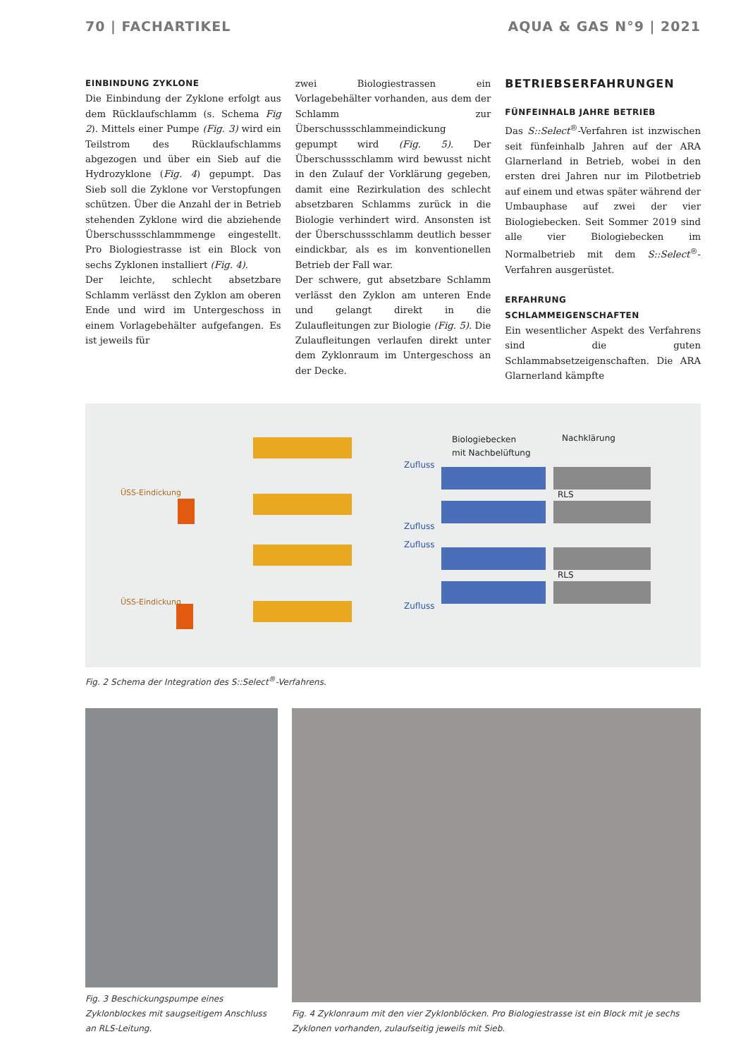70 | FACHARTIKEL AQUA & GAS N°9 | 2021
EINBINDUNG ZYKLONE
Die Einbindung der Zyklone erfolgt aus dem Rücklaufschlamm (s. Schema Fig 2). Mittels einer Pumpe (Fig. 3) wird ein Teilstrom des Rücklaufschlamms abgezogen und über ein Sieb auf die Hydrozyklone (Fig. 4) gepumpt. Das Sieb soll die Zyklone vor Verstopfungen schützen. Über die Anzahl der in Betrieb stehenden Zyklone wird die abziehende Überschussschlammmenge eingestellt. Pro Biologiestrasse ist ein Block von sechs Zyklonen installiert (Fig. 4).
Der leichte, schlecht absetzbare Schlamm verlässt den Zyklon am oberen Ende und wird im Untergeschoss in einem Vorlagebehälter aufgefangen. Es ist jeweils für
zwei Biologiestrassen ein Vorlagebehälter vorhanden, aus dem der Schlamm zur Überschussschlammeindickung gepumpt wird (Fig. 5). Der Überschussschlamm wird bewusst nicht in den Zulauf der Vorklärung gegeben, damit eine Rezirkulation des schlecht absetzbaren Schlamms zurück in die Biologie verhindert wird. Ansonsten ist der Überschussschlamm deutlich besser eindickbar, als es im konventionellen Betrieb der Fall war.
Der schwere, gut absetzbare Schlamm verlässt den Zyklon am unteren Ende und gelangt direkt in die Zulaufleitungen zur Biologie (Fig. 5). Die Zulaufleitungen verlaufen direkt unter dem Zyklonraum im Untergeschoss an der Decke.
BETRIEBSERFAHRUNGEN
FÜNFEINHALB JAHRE BETRIEB
Das S::Select<sup>®</sup>-Verfahren ist inzwischen seit fünfeinhalb Jahren auf der ARA Glarnerland in Betrieb, wobei in den ersten drei Jahren nur im Pilotbetrieb auf einem und etwas später während der Umbauphase auf zwei der vier Biologiebecken. Seit Sommer 2019 sind alle vier Biologiebecken im Normalbetrieb mit dem S::Select<sup>®</sup>-Verfahren ausgerüstet.
ERFAHRUNG SCHLAMMEIGENSCHAFTEN
Ein wesentlicher Aspekt des Verfahrens sind die guten Schlammabsetzeigenschaften. Die ARA Glarnerland kämpfte
Biologiebecken
mit Nachbelüftung
Nachklärung
Zufluss
Zufluss
Zufluss
Zufluss
RLS
RLS
ÜSS-Eindickung
ÜSS-Eindickung
Fig. 2 Schema der Integration des S::Select<sup>®</sup>-Verfahrens.
Fig. 3 Beschickungspumpe eines Zyklonblockes mit saugseitigem Anschluss an RLS-Leitung.
Fig. 4 Zyklonraum mit den vier Zyklonblöcken. Pro Biologiestrasse ist ein Block mit je sechs Zyklonen vorhanden, zulaufseitig jeweils mit Sieb.